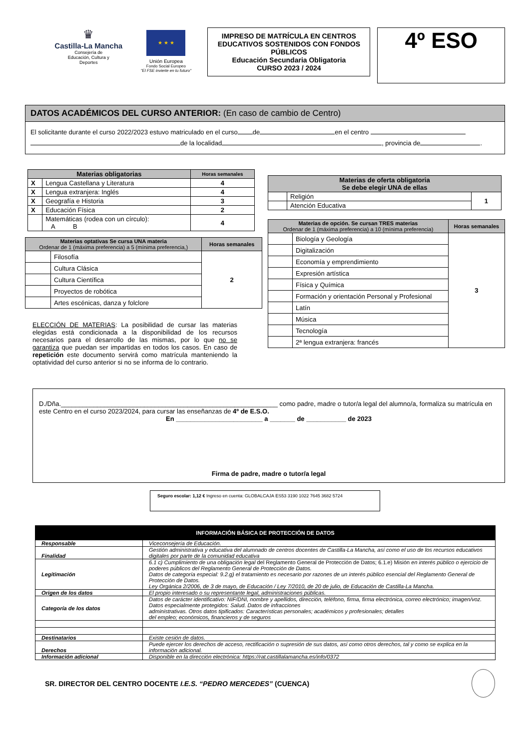♛
Castilla-La Mancha
Consejería de
Educación, Cultura y
Deportes
★ ★ ★
Unión Europea
Fondo Social Europeo
"El FSE invierte en tu futuro"
IMPRESO DE MATRÍCULA EN CENTROS EDUCATIVOS SOSTENIDOS CON FONDOS PÚBLICOS
Educación Secundaria Obligatoria
CURSO 2023 / 2024
4º ESO
DATOS ACADÉMICOS DEL CURSO ANTERIOR: (En caso de cambio de Centro)
El solicitante durante el curso 2022/2023 estuvo matriculado en el curso de en el centro
de la localidad , provincia de .
| Materias obligatorias | | Horas semanales |
| --- | --- | --- |
| X | Lengua Castellana y Literatura | 4 |
| X | Lengua extranjera: Inglés | 4 |
| X | Geografía e Historia | 3 |
| X | Educación Física | 2 |
| | Matemáticas (rodea con un círculo): A B | 4 |
| Materias optativas Se cursa UNA materia Ordenar de 1 (máxima preferencia) a 5 (mínima preferencia,) | | Horas semanales |
| --- | --- | --- |
| | Filosofía | 2 |
| | Cultura Clásica | |
| | Cultura Científica | |
| | Proyectos de robótica | |
| | Artes escénicas, danza y folclore | |
ELECCIÓN DE MATERIAS: La posibilidad de cursar las materias elegidas está condicionada a la disponibilidad de los recursos necesarios para el desarrollo de las mismas, por lo que no se garantiza que puedan ser impartidas en todos los casos. En caso de repetición este documento servirá como matrícula manteniendo la optatividad del curso anterior si no se informa de lo contrario.
| Materias de oferta obligatoria Se debe elegir UNA de ellas | | |
| --- | --- | --- |
| | Religión | 1 |
| | Atención Educativa | |
| Materias de opción. Se cursan TRES materias Ordenar de 1 (máxima preferencia) a 10 (mínima preferencia) | | Horas semanales |
| --- | --- | --- |
| | Biología y Geología | 3 |
| | Digitalización | |
| | Economía y emprendimiento | |
| | Expresión artística | |
| | Física y Química | |
| | Formación y orientación Personal y Profesional | |
| | Latín | |
| | Música | |
| | Tecnología | |
| | 2ª lengua extranjera: francés | |
D./Dña.____________________________________________________________ como padre, madre o tutor/a legal del alumno/a, formaliza su matrícula en este Centro en el curso 2023/2024, para cursar las enseñanzas de 4º de E.S.O.
En ________________________ a _______ de ___________ de 2023
Firma de padre, madre o tutor/a legal
Seguro escolar: 1,12 € Ingreso en cuenta: GLOBALCAJA ES53 3190 1022 7645 3682 5724
| INFORMACIÓN BÁSICA DE PROTECCIÓN DE DATOS | |
| --- | --- |
| Responsable | Viceconsejería de Educación. |
| Finalidad | Gestión administrativa y educativa del alumnado de centros docentes de Castilla-La Mancha, así como el uso de los recursos educativos digitales por parte de la comunidad educativa |
| Legitimación | 6.1 c) Cumplimiento de una obligación legal del Reglamento General de Protección de Datos; 6.1.e) Misión en interés público o ejercicio de poderes públicos del Reglamento General de Protección de Datos. Datos de categoría especial: 9.2.g) el tratamiento es necesario por razones de un interés público esencial del Reglamento General de Protección de Datos. Ley Orgánica 2/2006, de 3 de mayo, de Educación / Ley 7/2010, de 20 de julio, de Educación de Castilla-La Mancha. |
| Origen de los datos | El propio interesado o su representante legal, administraciones públicas. |
| Categoría de los datos | Datos de carácter identificativo: NIF/DNI, nombre y apellidos, dirección, teléfono, firma, firma electrónica, correo electrónico; imagen/voz. Datos especialmente protegidos: Salud. Datos de infracciones administrativas. Otros datos tipificados: Características personales; académicos y profesionales; detalles del empleo; económicos, financieros y de seguros |
| Destinatarios | Existe cesión de datos. |
| Derechos | Puede ejercer los derechos de acceso, rectificación o supresión de sus datos, así como otros derechos, tal y como se explica en la información adicional. |
| Información adicional | Disponible en la dirección electrónica: https://rat.castillalamancha.es/info/0372 |
SR. DIRECTOR DEL CENTRO DOCENTE I.E.S. “PEDRO MERCEDES” (CUENCA)